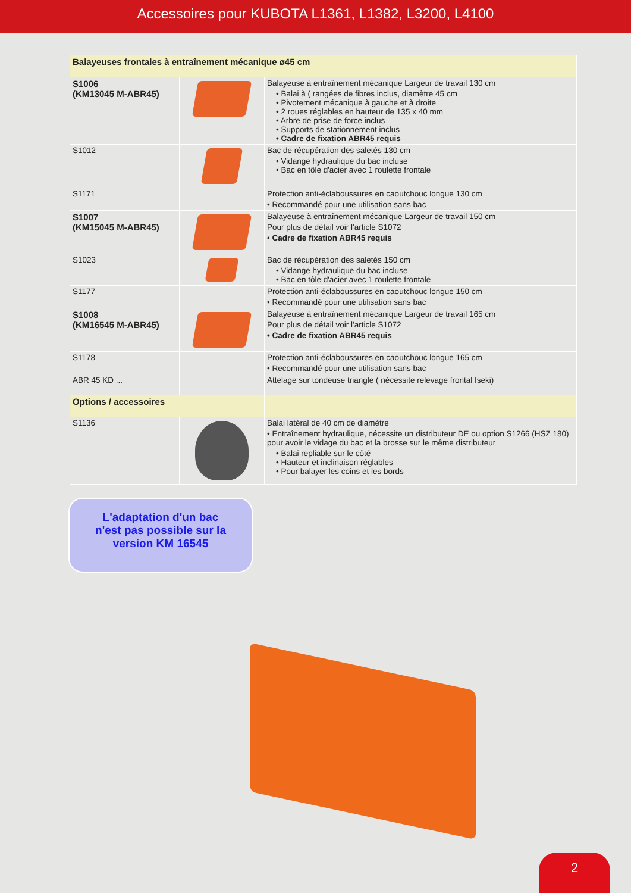Accessoires pour KUBOTA L1361, L1382, L3200, L4100
| Balayeuses frontales à entraînement mécanique ø45 cm | | |
| S1006 (KM13045 M-ABR45) | | Balayeuse à entraînement mécanique Largeur de travail 130 cm • Balai à ( rangées de fibres inclus, diamètre 45 cm • Pivotement mécanique à gauche et à droite • 2 roues réglables en hauteur de 135 x 40 mm • Arbre de prise de force inclus • Supports de stationnement inclus • Cadre de fixation ABR45 requis |
| S1012 | | Bac de récupération des saletés 130 cm • Vidange hydraulique du bac incluse • Bac en tôle d'acier avec 1 roulette frontale |
| S1171 | | Protection anti-éclaboussures en caoutchouc longue 130 cm • Recommandé pour une utilisation sans bac |
| S1007 (KM15045 M-ABR45) | | Balayeuse à entraînement mécanique Largeur de travail 150 cm Pour plus de détail voir l'article S1072 • Cadre de fixation ABR45 requis |
| S1023 | | Bac de récupération des saletés 150 cm • Vidange hydraulique du bac incluse • Bac en tôle d'acier avec 1 roulette frontale |
| S1177 | | Protection anti-éclaboussures en caoutchouc longue 150 cm • Recommandé pour une utilisation sans bac |
| S1008 (KM16545 M-ABR45) | | Balayeuse à entraînement mécanique Largeur de travail 165 cm Pour plus de détail voir l'article S1072 • Cadre de fixation ABR45 requis |
| S1178 | | Protection anti-éclaboussures en caoutchouc longue 165 cm • Recommandé pour une utilisation sans bac |
| ABR 45 KD ... | | Attelage sur tondeuse triangle ( nécessite relevage frontal Iseki) |
| Options / accessoires | | |
| S1136 | | Balai latéral de 40 cm de diamètre • Entraînement hydraulique, nécessite un distributeur DE ou option S1266 (HSZ 180) pour avoir le vidage du bac et la brosse sur le même distributeur • Balai repliable sur le côté • Hauteur et inclinaison réglables • Pour balayer les coins et les bords |
L'adaptation d'un bac
n'est pas possible sur la
version KM 16545
2